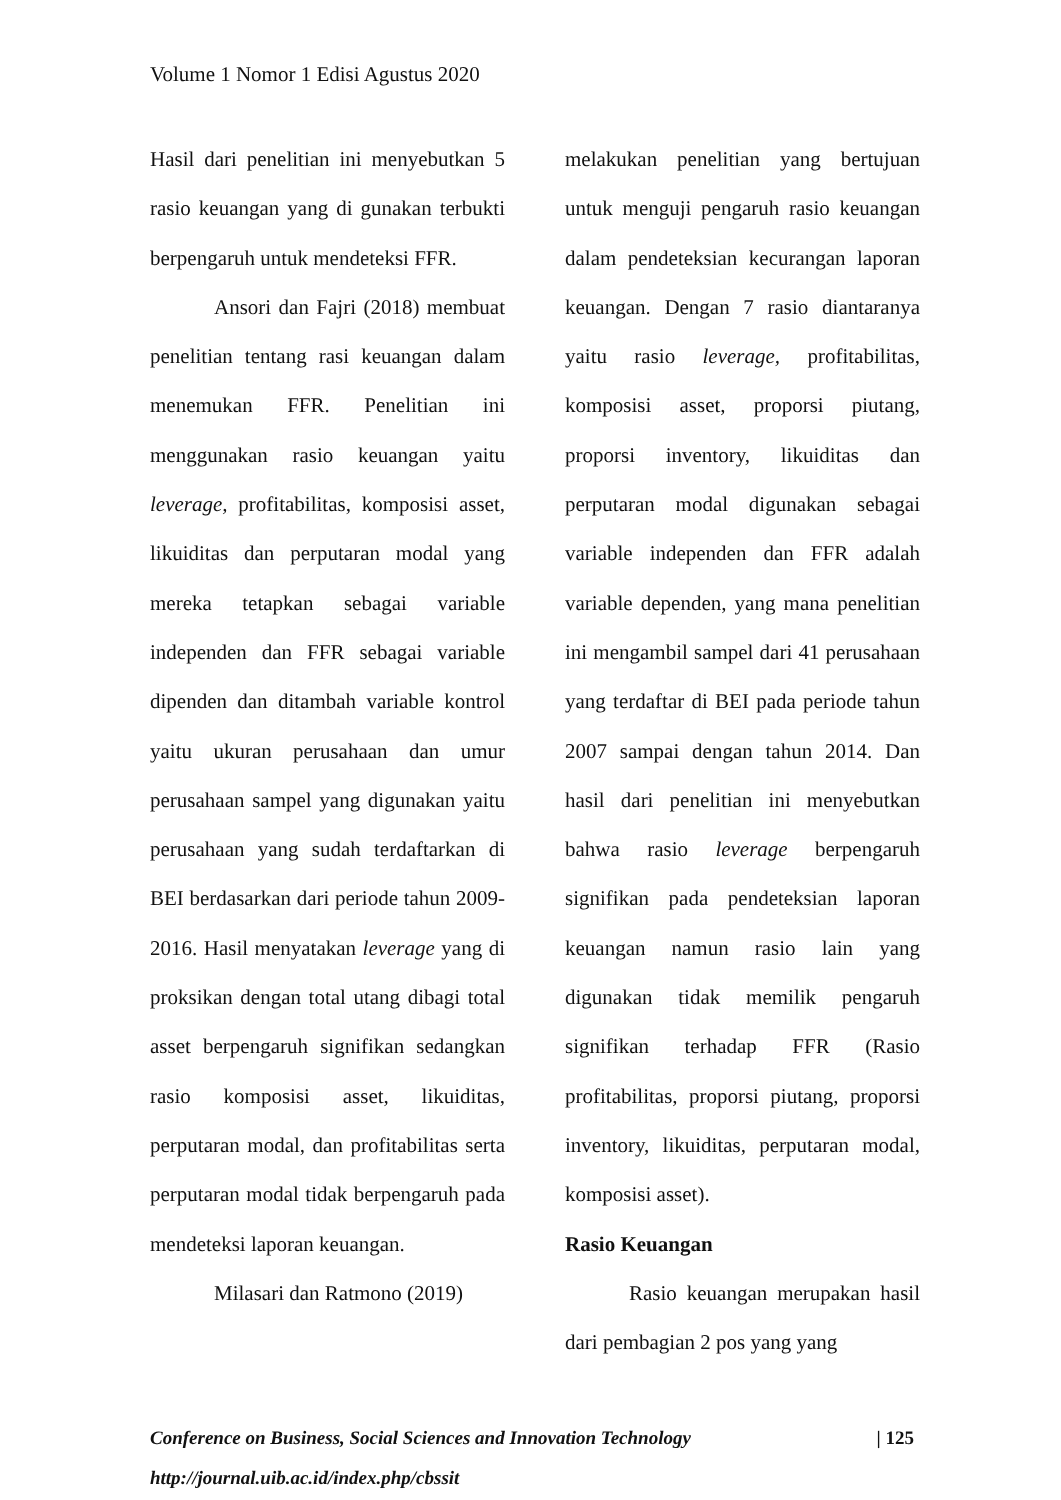Volume 1 Nomor 1 Edisi Agustus 2020
Hasil dari penelitian ini menyebutkan 5 rasio keuangan yang di gunakan terbukti berpengaruh untuk mendeteksi FFR.
Ansori dan Fajri (2018) membuat penelitian tentang rasi keuangan dalam menemukan FFR. Penelitian ini menggunakan rasio keuangan yaitu leverage, profitabilitas, komposisi asset, likuiditas dan perputaran modal yang mereka tetapkan sebagai variable independen dan FFR sebagai variable dipenden dan ditambah variable kontrol yaitu ukuran perusahaan dan umur perusahaan sampel yang digunakan yaitu perusahaan yang sudah terdaftarkan di BEI berdasarkan dari periode tahun 2009-2016. Hasil menyatakan leverage yang di proksikan dengan total utang dibagi total asset berpengaruh signifikan sedangkan rasio komposisi asset, likuiditas, perputaran modal, dan profitabilitas serta perputaran modal tidak berpengaruh pada mendeteksi laporan keuangan.
Milasari dan Ratmono (2019)
melakukan penelitian yang bertujuan untuk menguji pengaruh rasio keuangan dalam pendeteksian kecurangan laporan keuangan. Dengan 7 rasio diantaranya yaitu rasio leverage, profitabilitas, komposisi asset, proporsi piutang, proporsi inventory, likuiditas dan perputaran modal digunakan sebagai variable independen dan FFR adalah variable dependen, yang mana penelitian ini mengambil sampel dari 41 perusahaan yang terdaftar di BEI pada periode tahun 2007 sampai dengan tahun 2014. Dan hasil dari penelitian ini menyebutkan bahwa rasio leverage berpengaruh signifikan pada pendeteksian laporan keuangan namun rasio lain yang digunakan tidak memilik pengaruh signifikan terhadap FFR (Rasio profitabilitas, proporsi piutang, proporsi inventory, likuiditas, perputaran modal, komposisi asset).
Rasio Keuangan
Rasio keuangan merupakan hasil dari pembagian 2 pos yang yang
| 125 Conference on Business, Social Sciences and Innovation Technology
http://journal.uib.ac.id/index.php/cbssit